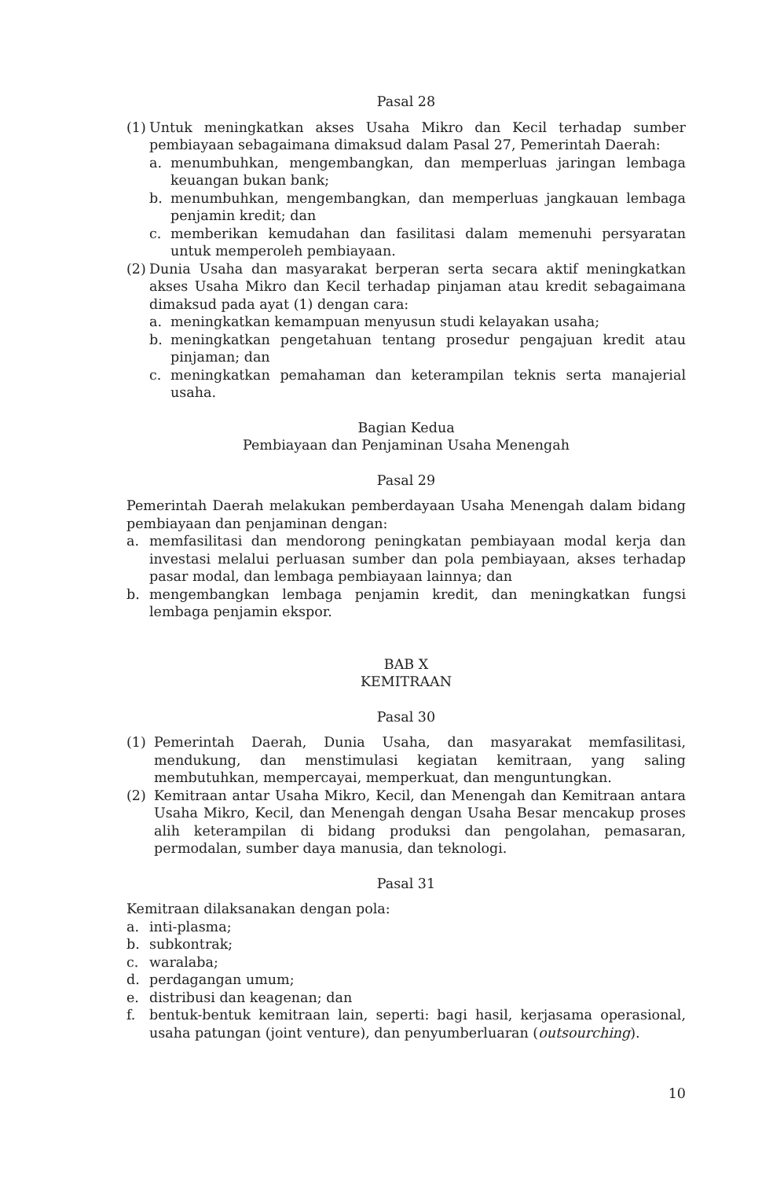Pasal 28
(1)
Untuk meningkatkan akses Usaha Mikro dan Kecil terhadap sumber pembiayaan sebagaimana dimaksud dalam Pasal 27, Pemerintah Daerah:
a. menumbuhkan, mengembangkan, dan memperluas jaringan lembaga keuangan bukan bank;
b. menumbuhkan, mengembangkan, dan memperluas jangkauan lembaga penjamin kredit; dan
c. memberikan kemudahan dan fasilitasi dalam memenuhi persyaratan untuk memperoleh pembiayaan.
(2)
Dunia Usaha dan masyarakat berperan serta secara aktif meningkatkan akses Usaha Mikro dan Kecil terhadap pinjaman atau kredit sebagaimana dimaksud pada ayat (1) dengan cara:
a. meningkatkan kemampuan menyusun studi kelayakan usaha;
b. meningkatkan pengetahuan tentang prosedur pengajuan kredit atau pinjaman; dan
c. meningkatkan pemahaman dan keterampilan teknis serta manajerial usaha.
Bagian Kedua
Pembiayaan dan Penjaminan Usaha Menengah
Pasal 29
Pemerintah Daerah melakukan pemberdayaan Usaha Menengah dalam bidang pembiayaan dan penjaminan dengan:
a. memfasilitasi dan mendorong peningkatan pembiayaan modal kerja dan investasi melalui perluasan sumber dan pola pembiayaan, akses terhadap pasar modal, dan lembaga pembiayaan lainnya; dan
b. mengembangkan lembaga penjamin kredit, dan meningkatkan fungsi lembaga penjamin ekspor.
BAB X
KEMITRAAN
Pasal 30
(1) Pemerintah Daerah, Dunia Usaha, dan masyarakat memfasilitasi, mendukung, dan menstimulasi kegiatan kemitraan, yang saling membutuhkan, mempercayai, memperkuat, dan menguntungkan.
(2) Kemitraan antar Usaha Mikro, Kecil, dan Menengah dan Kemitraan antara Usaha Mikro, Kecil, dan Menengah dengan Usaha Besar mencakup proses alih keterampilan di bidang produksi dan pengolahan, pemasaran, permodalan, sumber daya manusia, dan teknologi.
Pasal 31
Kemitraan dilaksanakan dengan pola:
a. inti-plasma;
b. subkontrak;
c. waralaba;
d. perdagangan umum;
e. distribusi dan keagenan; dan
f. bentuk-bentuk kemitraan lain, seperti: bagi hasil, kerjasama operasional, usaha patungan (joint venture), dan penyumberluaran (outsourching).
10